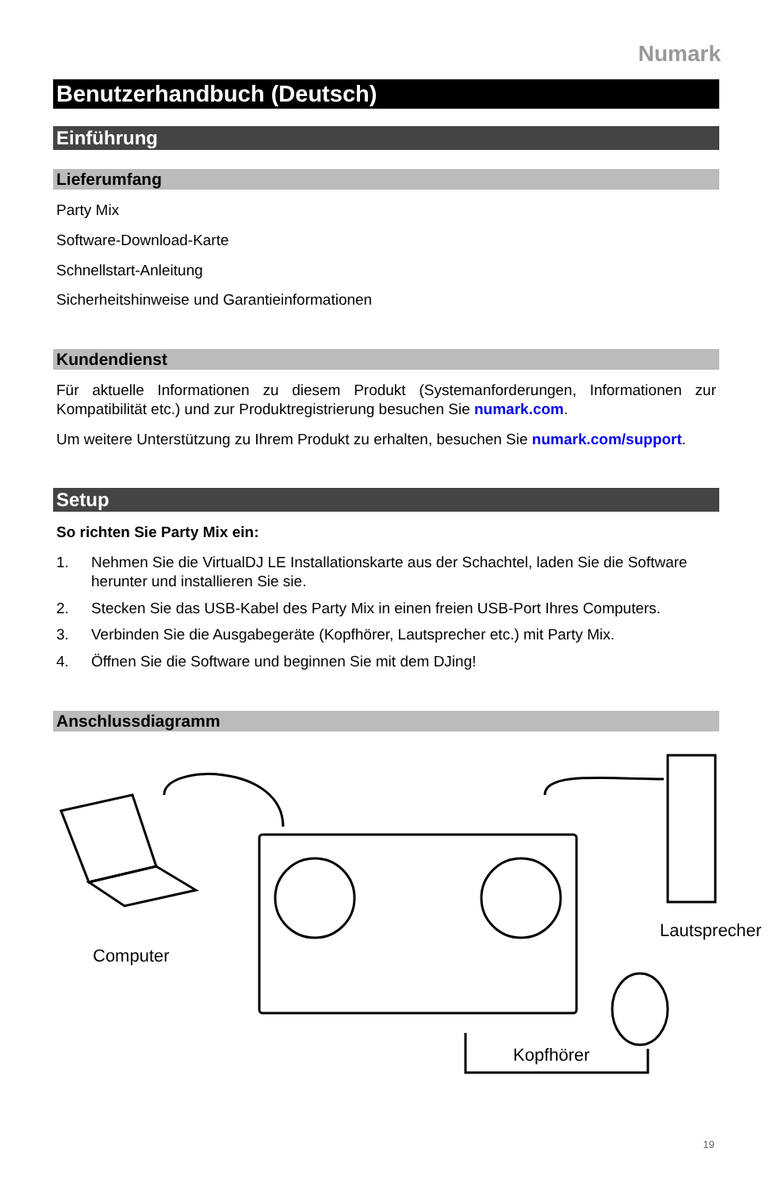Numark
Benutzerhandbuch (Deutsch)
Einführung
Lieferumfang
Party Mix
Software-Download-Karte
Schnellstart-Anleitung
Sicherheitshinweise und Garantieinformationen
Kundendienst
Für aktuelle Informationen zu diesem Produkt (Systemanforderungen, Informationen zur Kompatibilität etc.) und zur Produktregistrierung besuchen Sie numark.com.
Um weitere Unterstützung zu Ihrem Produkt zu erhalten, besuchen Sie numark.com/support.
Setup
So richten Sie Party Mix ein:
1. Nehmen Sie die VirtualDJ LE Installationskarte aus der Schachtel, laden Sie die Software herunter und installieren Sie sie.
2. Stecken Sie das USB-Kabel des Party Mix in einen freien USB-Port Ihres Computers.
3. Verbinden Sie die Ausgabegeräte (Kopfhörer, Lautsprecher etc.) mit Party Mix.
4. Öffnen Sie die Software und beginnen Sie mit dem DJing!
Anschlussdiagramm
Computer
Lautsprecher
Kopfhörer
19